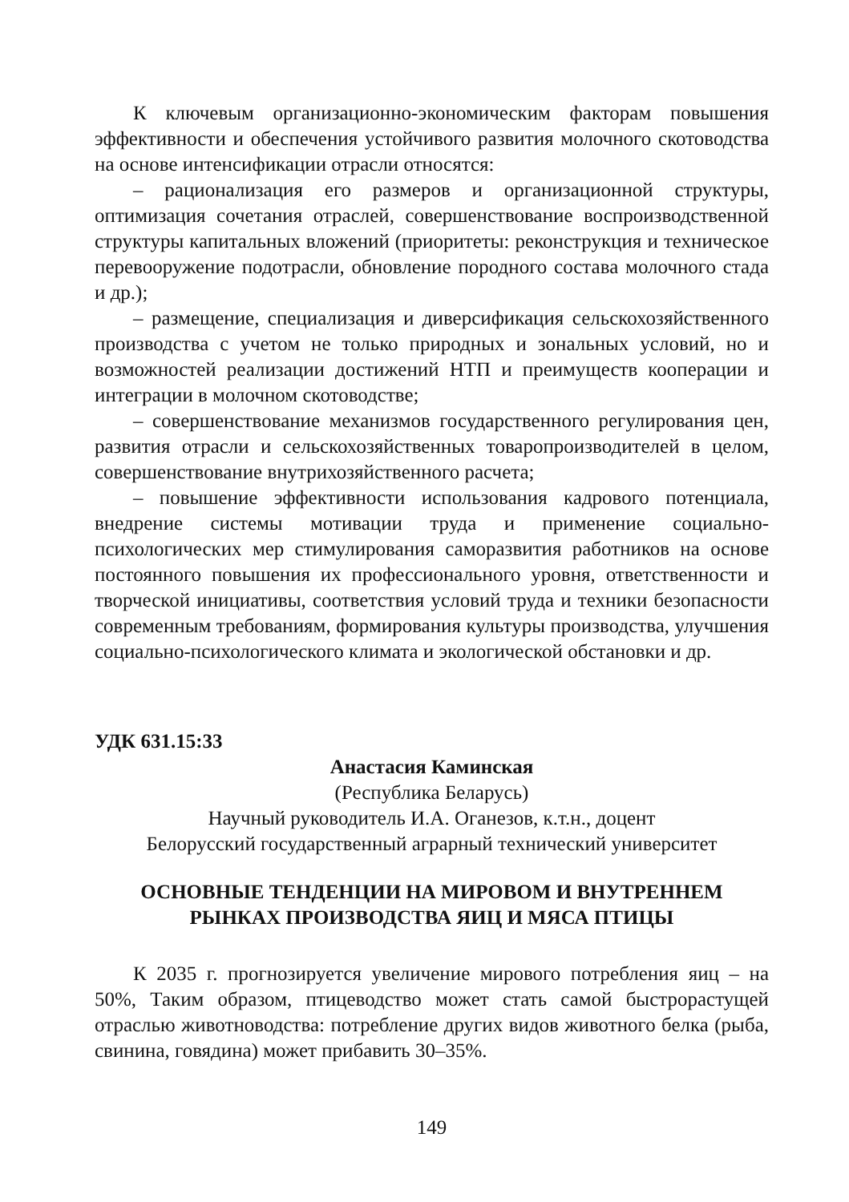К ключевым организационно-экономическим факторам повышения эффективности и обеспечения устойчивого развития молочного скотоводства на основе интенсификации отрасли относятся:
– рационализация его размеров и организационной структуры, оптимизация сочетания отраслей, совершенствование воспроизводственной структуры капитальных вложений (приоритеты: реконструкция и техническое перевооружение подотрасли, обновление породного состава молочного стада и др.);
– размещение, специализация и диверсификация сельскохозяйственного производства с учетом не только природных и зональных условий, но и возможностей реализации достижений НТП и преимуществ кооперации и интеграции в молочном скотоводстве;
– совершенствование механизмов государственного регулирования цен, развития отрасли и сельскохозяйственных товаропроизводителей в целом, совершенствование внутрихозяйственного расчета;
– повышение эффективности использования кадрового потенциала, внедрение системы мотивации труда и применение социально-психологических мер стимулирования саморазвития работников на основе постоянного повышения их профессионального уровня, ответственности и творческой инициативы, соответствия условий труда и техники безопасности современным требованиям, формирования культуры производства, улучшения социально-психологического климата и экологической обстановки и др.
УДК 631.15:33
Анастасия Каминская
(Республика Беларусь)
Научный руководитель И.А. Оганезов, к.т.н., доцент
Белорусский государственный аграрный технический университет
ОСНОВНЫЕ ТЕНДЕНЦИИ НА МИРОВОМ И ВНУТРЕННЕМ
РЫНКАХ ПРОИЗВОДСТВА ЯИЦ И МЯСА ПТИЦЫ
К 2035 г. прогнозируется увеличение мирового потребления яиц – на 50%, Таким образом, птицеводство может стать самой быстрорастущей отраслью животноводства: потребление других видов животного белка (рыба, свинина, говядина) может прибавить 30–35%.
149